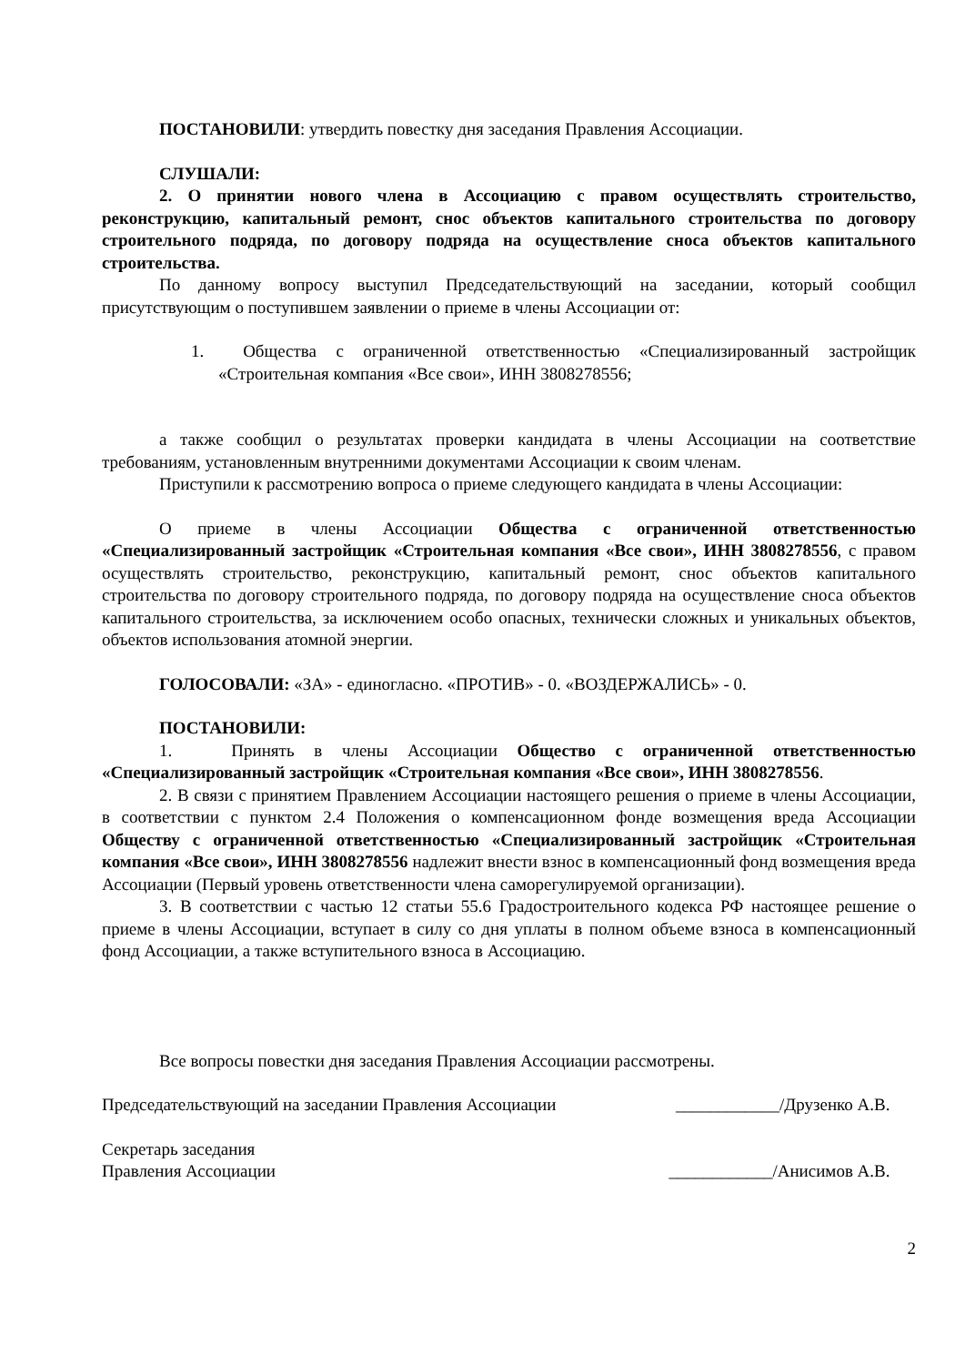ПОСТАНОВИЛИ: утвердить повестку дня заседания Правления Ассоциации.
СЛУШАЛИ:
2. О принятии нового члена в Ассоциацию с правом осуществлять строительство, реконструкцию, капитальный ремонт, снос объектов капитального строительства по договору строительного подряда, по договору подряда на осуществление сноса объектов капитального строительства.
По данному вопросу выступил Председательствующий на заседании, который сообщил присутствующим о поступившем заявлении о приеме в члены Ассоциации от:
1. Общества с ограниченной ответственностью «Специализированный застройщик «Строительная компания «Все свои», ИНН 3808278556;
а также сообщил о результатах проверки кандидата в члены Ассоциации на соответствие требованиям, установленным внутренними документами Ассоциации к своим членам.
Приступили к рассмотрению вопроса о приеме следующего кандидата в члены Ассоциации:
О приеме в члены Ассоциации Общества с ограниченной ответственностью «Специализированный застройщик «Строительная компания «Все свои», ИНН 3808278556, с правом осуществлять строительство, реконструкцию, капитальный ремонт, снос объектов капитального строительства по договору строительного подряда, по договору подряда на осуществление сноса объектов капитального строительства, за исключением особо опасных, технически сложных и уникальных объектов, объектов использования атомной энергии.
ГОЛОСОВАЛИ: «ЗА» - единогласно. «ПРОТИВ» - 0. «ВОЗДЕРЖАЛИСЬ» - 0.
ПОСТАНОВИЛИ:
1. Принять в члены Ассоциации Общество с ограниченной ответственностью «Специализированный застройщик «Строительная компания «Все свои», ИНН 3808278556.
2. В связи с принятием Правлением Ассоциации настоящего решения о приеме в члены Ассоциации, в соответствии с пунктом 2.4 Положения о компенсационном фонде возмещения вреда Ассоциации Обществу с ограниченной ответственностью «Специализированный застройщик «Строительная компания «Все свои», ИНН 3808278556 надлежит внести взнос в компенсационный фонд возмещения вреда Ассоциации (Первый уровень ответственности члена саморегулируемой организации).
3. В соответствии с частью 12 статьи 55.6 Градостроительного кодекса РФ настоящее решение о приеме в члены Ассоциации, вступает в силу со дня уплаты в полном объеме взноса в компенсационный фонд Ассоциации, а также вступительного взноса в Ассоциацию.
Все вопросы повестки дня заседания Правления Ассоциации рассмотрены.
Председательствующий на заседании Правления Ассоциации ____________/Друзенко А.В.
Секретарь заседания
Правления Ассоциации ____________/Анисимов А.В.
2